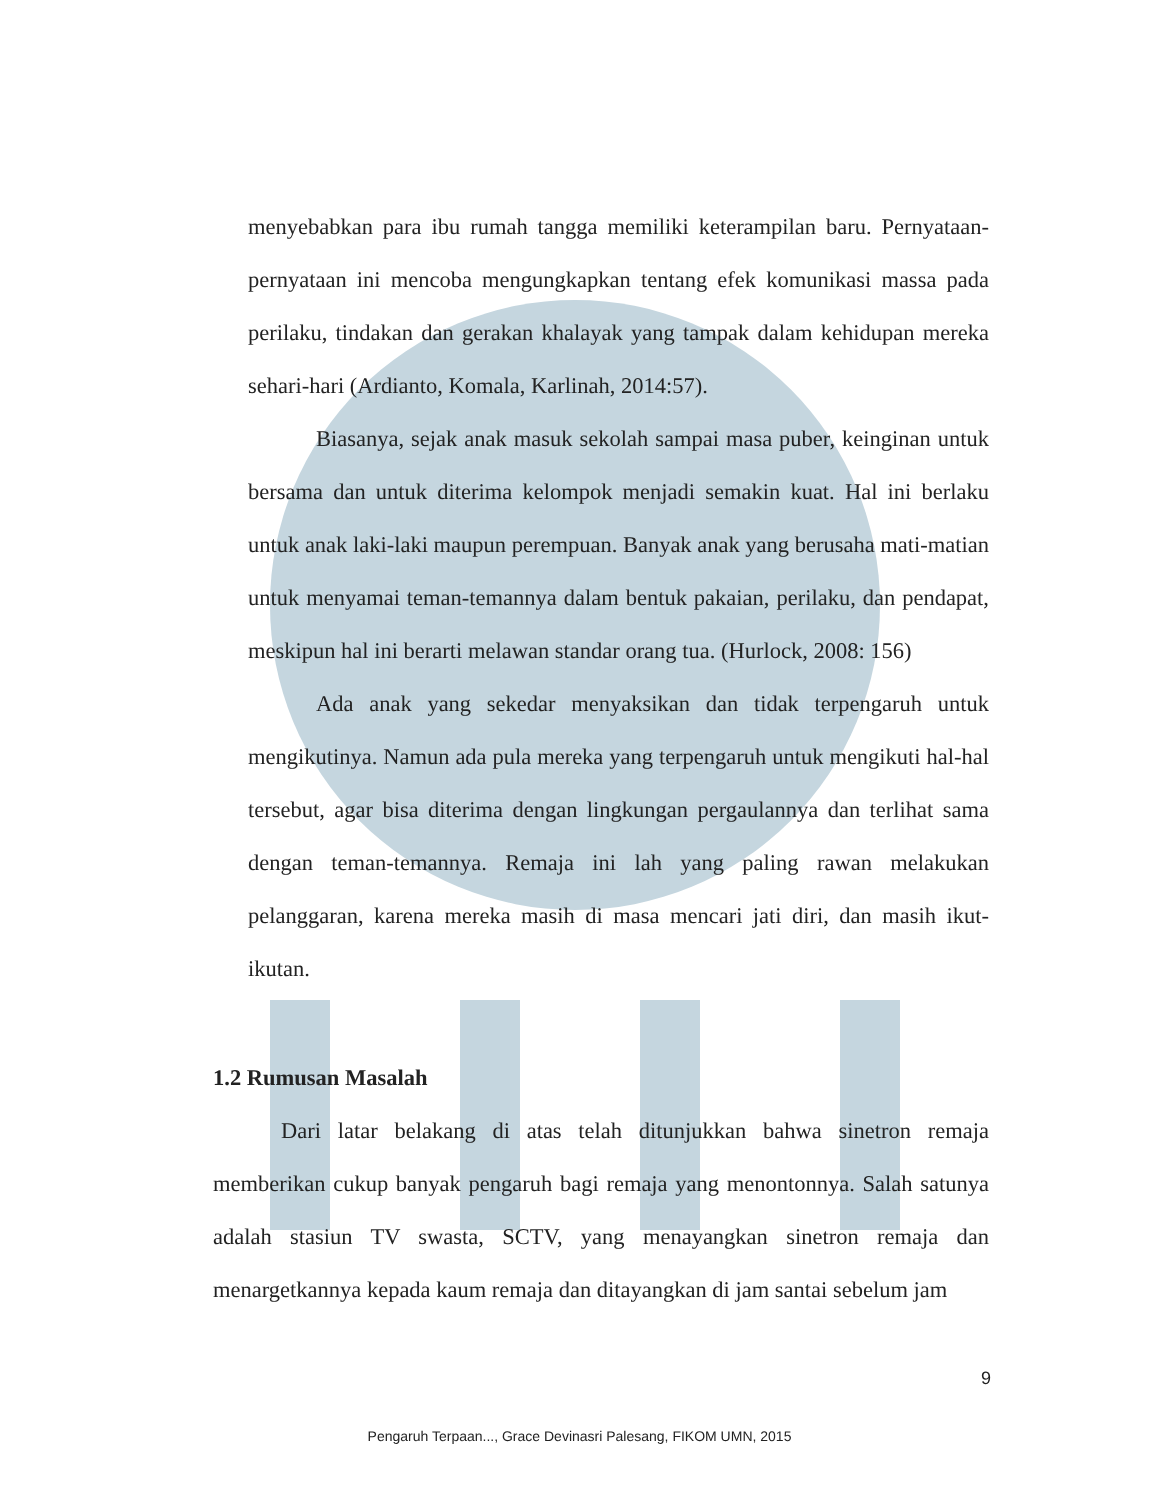menyebabkan para ibu rumah tangga memiliki keterampilan baru. Pernyataan-pernyataan ini mencoba mengungkapkan tentang efek komunikasi massa pada perilaku, tindakan dan gerakan khalayak yang tampak dalam kehidupan mereka sehari-hari (Ardianto, Komala, Karlinah, 2014:57).
Biasanya, sejak anak masuk sekolah sampai masa puber, keinginan untuk bersama dan untuk diterima kelompok menjadi semakin kuat. Hal ini berlaku untuk anak laki-laki maupun perempuan. Banyak anak yang berusaha mati-matian untuk menyamai teman-temannya dalam bentuk pakaian, perilaku, dan pendapat, meskipun hal ini berarti melawan standar orang tua. (Hurlock, 2008: 156)
Ada anak yang sekedar menyaksikan dan tidak terpengaruh untuk mengikutinya. Namun ada pula mereka yang terpengaruh untuk mengikuti hal-hal tersebut, agar bisa diterima dengan lingkungan pergaulannya dan terlihat sama dengan teman-temannya. Remaja ini lah yang paling rawan melakukan pelanggaran, karena mereka masih di masa mencari jati diri, dan masih ikut-ikutan.
1.2 Rumusan Masalah
Dari latar belakang di atas telah ditunjukkan bahwa sinetron remaja memberikan cukup banyak pengaruh bagi remaja yang menontonnya. Salah satunya adalah stasiun TV swasta, SCTV, yang menayangkan sinetron remaja dan menargetkannya kepada kaum remaja dan ditayangkan di jam santai sebelum jam
9
Pengaruh Terpaan..., Grace Devinasri Palesang, FIKOM UMN, 2015